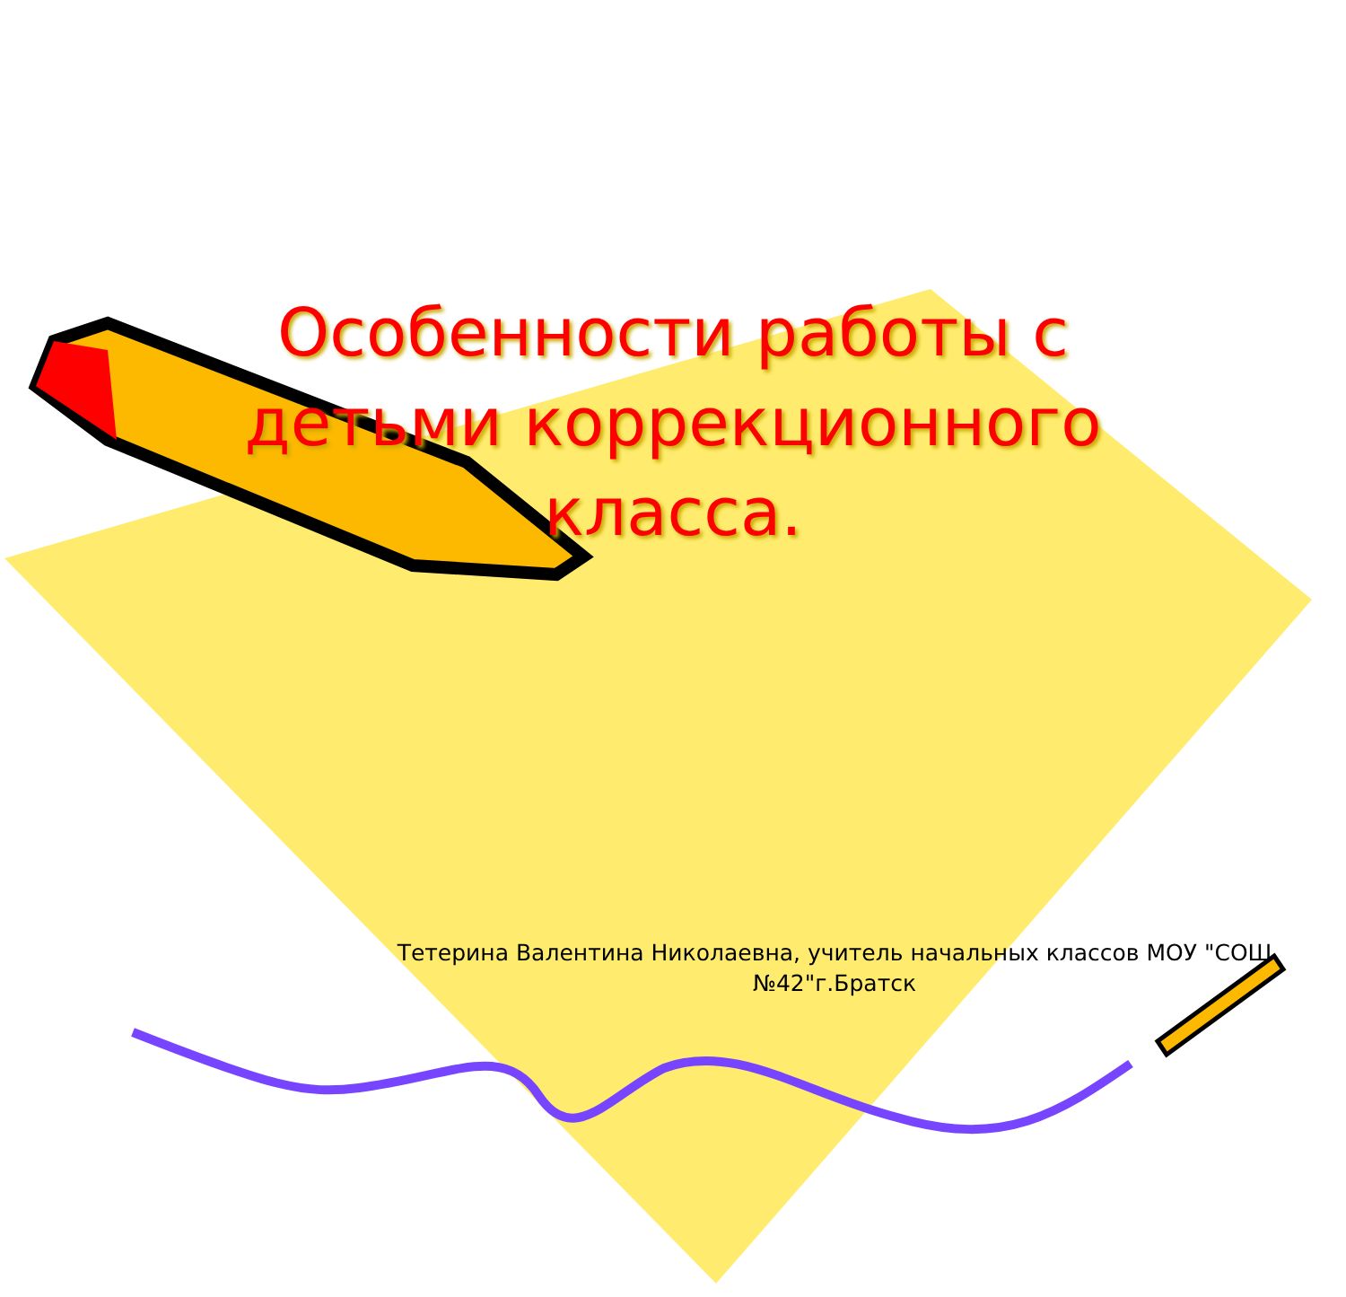Особенности работы с детьми коррекционного класса.
Тетерина Валентина Николаевна, учитель начальных классов МОУ "СОШ №42"г.Братск